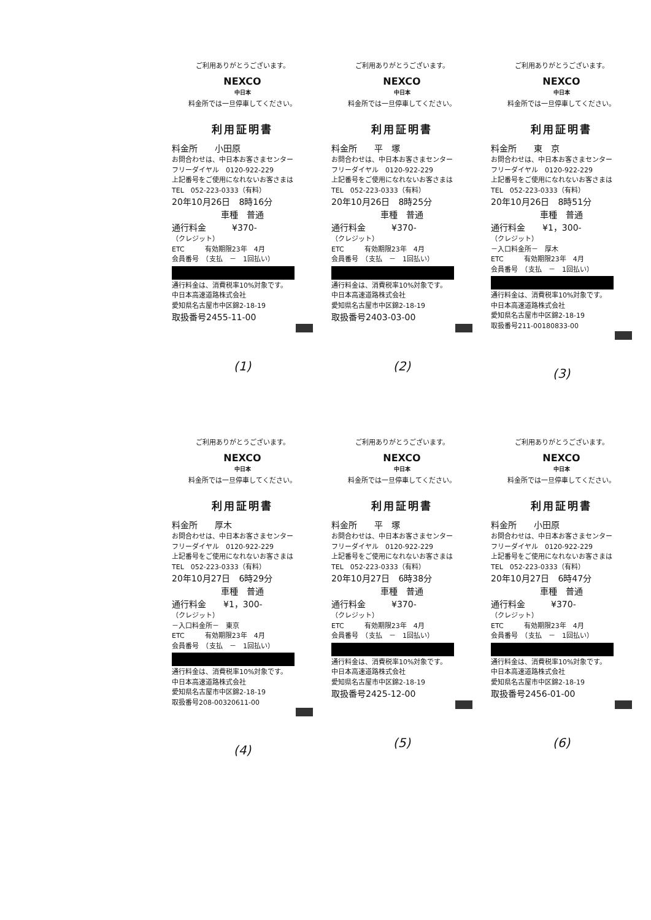ご利用ありがとうございます。
NEXCO
中日本
料金所では一旦停車してください。
利用証明書
料金所　　小田原
お問合わせは、中日本お客さまセンター
フリーダイヤル　0120-922-229
上記番号をご使用になれないお客さまは
TEL　052-223-0333（有料）
20年10月26日　8時16分
車種　普通
通行料金　　　¥370-
（クレジット）
ETC　　　有効期限23年　4月
会員番号　（支払　－　1回払い）
通行料金は、消費税率10%対象です。
中日本高速道路株式会社
愛知県名古屋市中区錦2-18-19
取扱番号2455-11-00
(1)
ご利用ありがとうございます。
NEXCO
中日本
料金所では一旦停車してください。
利用証明書
料金所　　平　塚
お問合わせは、中日本お客さまセンター
フリーダイヤル　0120-922-229
上記番号をご使用になれないお客さまは
TEL　052-223-0333（有料）
20年10月26日　8時25分
車種　普通
通行料金　　　¥370-
（クレジット）
ETC　　　有効期限23年　4月
会員番号　（支払　－　1回払い）
通行料金は、消費税率10%対象です。
中日本高速道路株式会社
愛知県名古屋市中区錦2-18-19
取扱番号2403-03-00
(2)
ご利用ありがとうございます。
NEXCO
中日本
料金所では一旦停車してください。
利用証明書
料金所　　東　京
お問合わせは、中日本お客さまセンター
フリーダイヤル　0120-922-229
上記番号をご使用になれないお客さまは
TEL　052-223-0333（有料）
20年10月26日　8時51分
車種　普通
通行料金　　¥1，300-
（クレジット）
－入口料金所－　厚木
ETC　　　有効期限23年　4月
会員番号　（支払　－　1回払い）
通行料金は、消費税率10%対象です。
中日本高速道路株式会社
愛知県名古屋市中区錦2-18-19
取扱番号211-00180833-00
(3)
ご利用ありがとうございます。
NEXCO
中日本
料金所では一旦停車してください。
利用証明書
料金所　　厚木
お問合わせは、中日本お客さまセンター
フリーダイヤル　0120-922-229
上記番号をご使用になれないお客さまは
TEL　052-223-0333（有料）
20年10月27日　6時29分
車種　普通
通行料金　　¥1，300-
（クレジット）
－入口料金所－　東京
ETC　　　有効期限23年　4月
会員番号　（支払　－　1回払い）
通行料金は、消費税率10%対象です。
中日本高速道路株式会社
愛知県名古屋市中区錦2-18-19
取扱番号208-00320611-00
(4)
ご利用ありがとうございます。
NEXCO
中日本
料金所では一旦停車してください。
利用証明書
料金所　　平　塚
お問合わせは、中日本お客さまセンター
フリーダイヤル　0120-922-229
上記番号をご使用になれないお客さまは
TEL　052-223-0333（有料）
20年10月27日　6時38分
車種　普通
通行料金　　　¥370-
（クレジット）
ETC　　　有効期限23年　4月
会員番号　（支払　－　1回払い）
通行料金は、消費税率10%対象です。
中日本高速道路株式会社
愛知県名古屋市中区錦2-18-19
取扱番号2425-12-00
(5)
ご利用ありがとうございます。
NEXCO
中日本
料金所では一旦停車してください。
利用証明書
料金所　　小田原
お問合わせは、中日本お客さまセンター
フリーダイヤル　0120-922-229
上記番号をご使用になれないお客さまは
TEL　052-223-0333（有料）
20年10月27日　6時47分
車種　普通
通行料金　　　¥370-
（クレジット）
ETC　　　有効期限23年　4月
会員番号　（支払　－　1回払い）
通行料金は、消費税率10%対象です。
中日本高速道路株式会社
愛知県名古屋市中区錦2-18-19
取扱番号2456-01-00
(6)